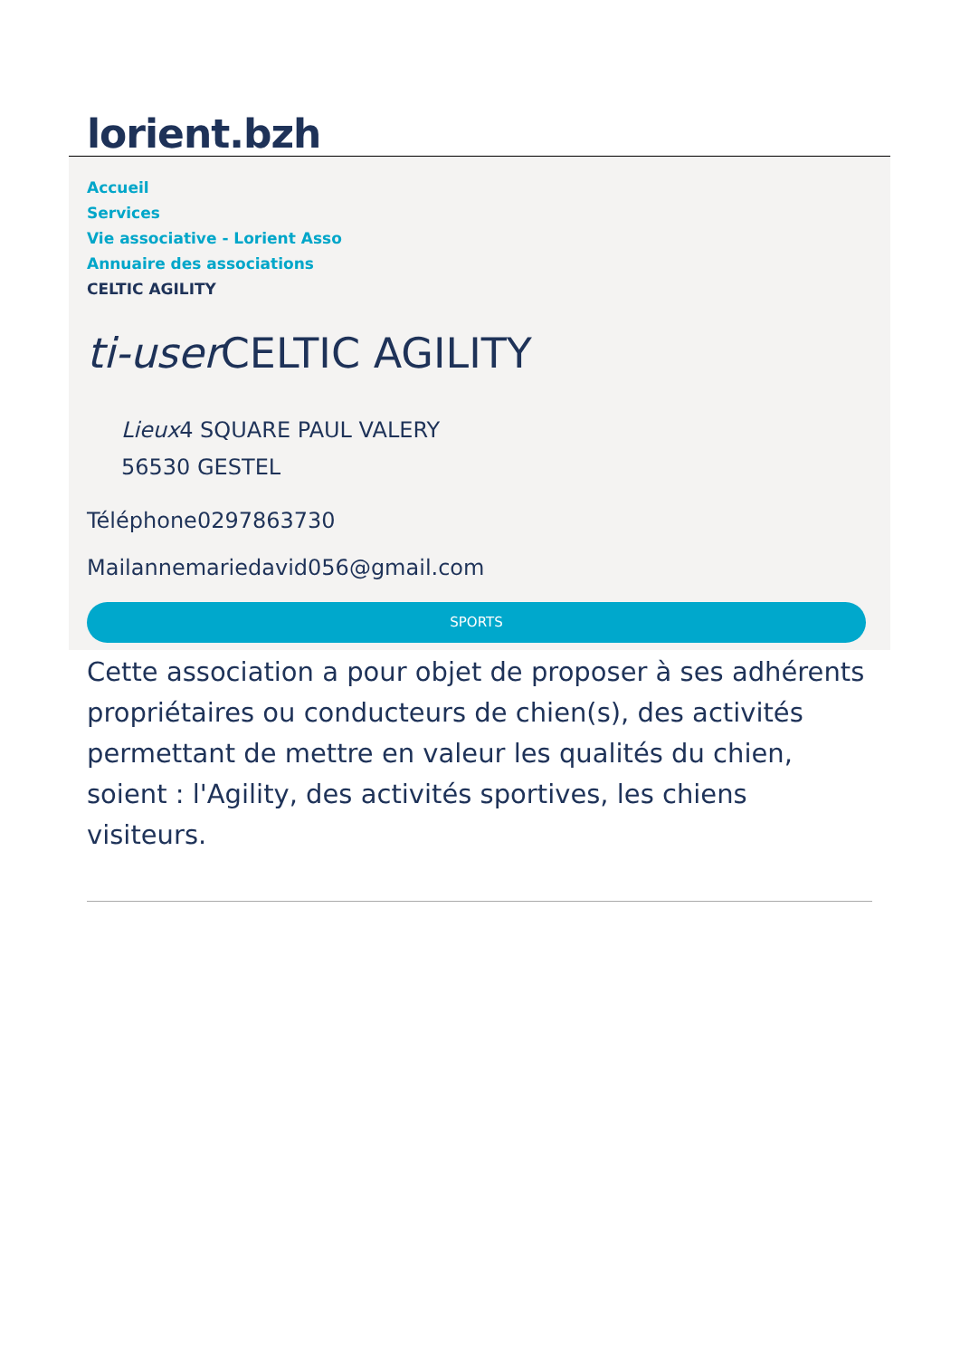lorient.bzh
Accueil
Services
Vie associative - Lorient Asso
Annuaire des associations
CELTIC AGILITY
ti-user CELTIC AGILITY
Lieux4 SQUARE PAUL VALERY
56530 GESTEL
Téléphone0297863730
Mailannemariedavid056@gmail.com
SPORTS
Cette association a pour objet de proposer à ses adhérents propriétaires ou conducteurs de chien(s), des activités permettant de mettre en valeur les qualités du chien, soient : l'Agility, des activités sportives, les chiens visiteurs.